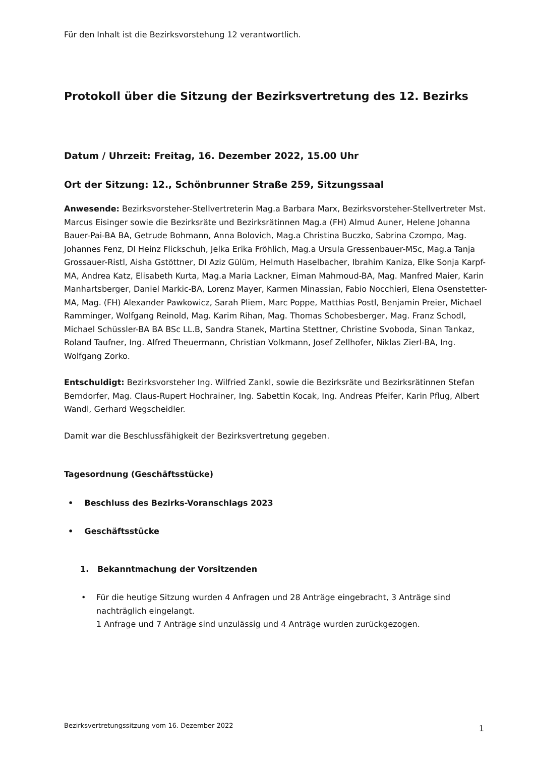Für den Inhalt ist die Bezirksvorstehung 12 verantwortlich.
Protokoll über die Sitzung der Bezirksvertretung des 12. Bezirks
Datum / Uhrzeit: Freitag, 16. Dezember 2022, 15.00 Uhr
Ort der Sitzung: 12., Schönbrunner Straße 259, Sitzungssaal
Anwesende: Bezirksvorsteher-Stellvertreterin Mag.a Barbara Marx, Bezirksvorsteher-Stellvertreter Mst. Marcus Eisinger sowie die Bezirksräte und Bezirksrätinnen Mag.a (FH) Almud Auner, Helene Johanna Bauer-Pai-BA BA, Getrude Bohmann, Anna Bolovich, Mag.a Christina Buczko, Sabrina Czompo, Mag. Johannes Fenz, DI Heinz Flickschuh, Jelka Erika Fröhlich, Mag.a Ursula Gressenbauer-MSc, Mag.a Tanja Grossauer-Ristl, Aisha Gstöttner, DI Aziz Gülüm, Helmuth Haselbacher, Ibrahim Kaniza, Elke Sonja Karpf-MA, Andrea Katz, Elisabeth Kurta, Mag.a Maria Lackner, Eiman Mahmoud-BA, Mag. Manfred Maier, Karin Manhartsberger, Daniel Markic-BA, Lorenz Mayer, Karmen Minassian, Fabio Nocchieri, Elena Osenstetter-MA, Mag. (FH) Alexander Pawkowicz, Sarah Pliem, Marc Poppe, Matthias Postl, Benjamin Preier, Michael Ramminger, Wolfgang Reinold, Mag. Karim Rihan, Mag. Thomas Schobesberger, Mag. Franz Schodl, Michael Schüssler-BA BA BSc LL.B, Sandra Stanek, Martina Stettner, Christine Svoboda, Sinan Tankaz, Roland Taufner, Ing. Alfred Theuermann, Christian Volkmann, Josef Zellhofer, Niklas Zierl-BA, Ing. Wolfgang Zorko.
Entschuldigt: Bezirksvorsteher Ing. Wilfried Zankl, sowie die Bezirksräte und Bezirksrätinnen Stefan Berndorfer, Mag. Claus-Rupert Hochrainer, Ing. Sabettin Kocak, Ing. Andreas Pfeifer, Karin Pflug, Albert Wandl, Gerhard Wegscheidler.
Damit war die Beschlussfähigkeit der Bezirksvertretung gegeben.
Tagesordnung (Geschäftsstücke)
• Beschluss des Bezirks-Voranschlags 2023
• Geschäftsstücke
1. Bekanntmachung der Vorsitzenden
•
Für die heutige Sitzung wurden 4 Anfragen und 28 Anträge eingebracht, 3 Anträge sind nachträglich eingelangt.
1 Anfrage und 7 Anträge sind unzulässig und 4 Anträge wurden zurückgezogen.
Bezirksvertretungssitzung vom 16. Dezember 2022 1